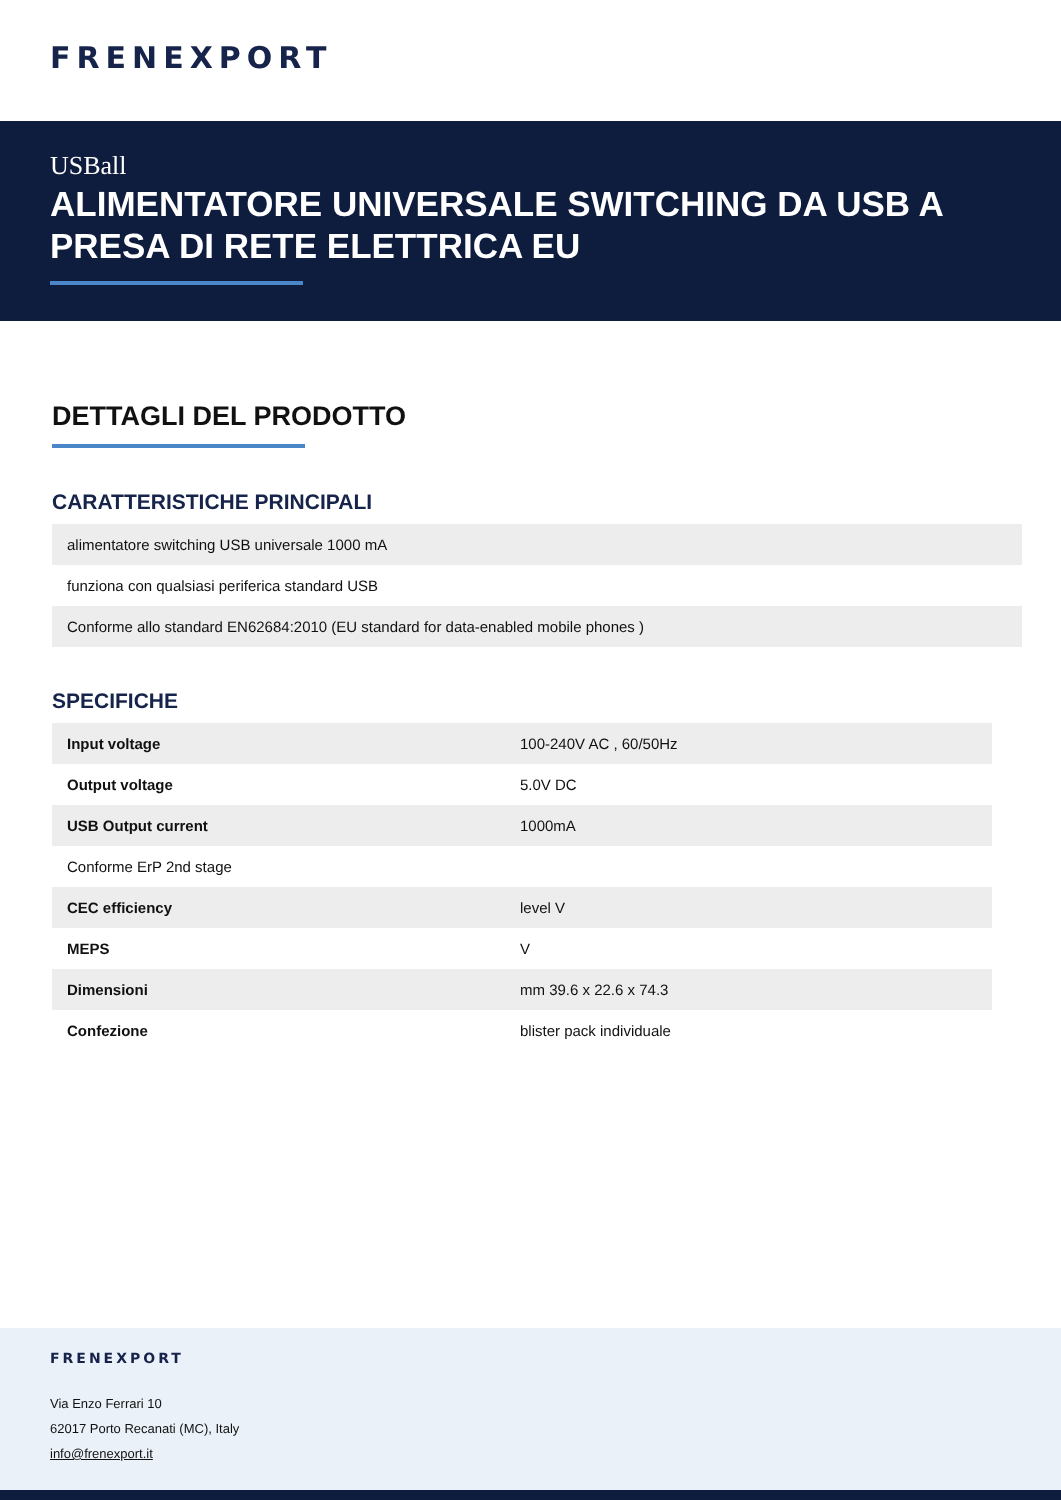FRENEXPORT
USBall
ALIMENTATORE UNIVERSALE SWITCHING DA USB A PRESA DI RETE ELETTRICA EU
DETTAGLI DEL PRODOTTO
CARATTERISTICHE PRINCIPALI
| alimentatore switching USB universale 1000 mA |
| funziona con qualsiasi periferica standard USB |
| Conforme allo standard EN62684:2010 (EU standard for data-enabled mobile phones ) |
SPECIFICHE
| Input voltage | 100-240V AC , 60/50Hz |
| Output voltage | 5.0V DC |
| USB Output current | 1000mA |
| Conforme ErP 2nd stage | |
| CEC efficiency | level V |
| MEPS | V |
| Dimensioni | mm 39.6 x 22.6 x 74.3 |
| Confezione | blister pack individuale |
FRENEXPORT
Via Enzo Ferrari 10
62017 Porto Recanati (MC), Italy
info@frenexport.it